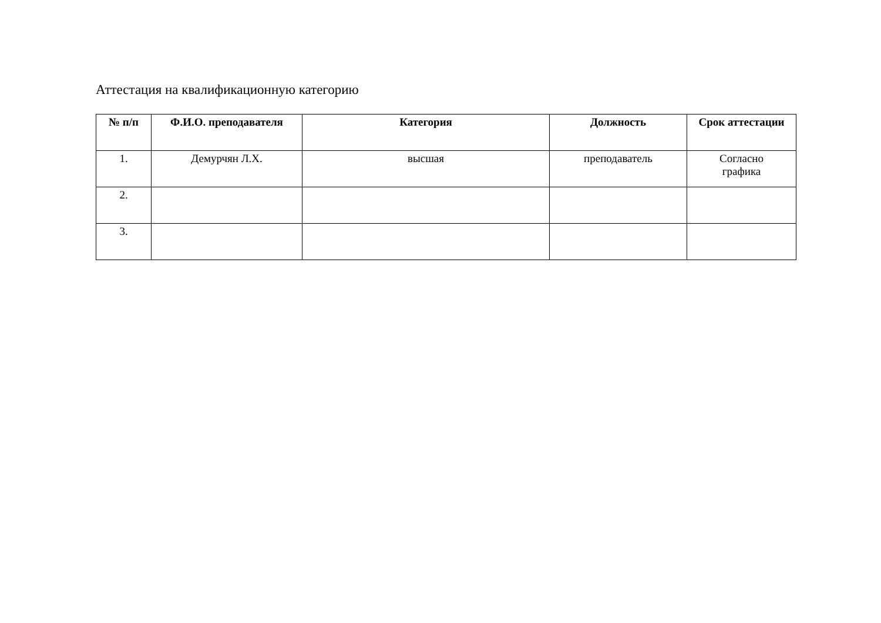Аттестация на квалификационную категорию
| № п/п | Ф.И.О. преподавателя | Категория | Должность | Срок аттестации |
| --- | --- | --- | --- | --- |
| 1. | Демурчян Л.Х. | высшая | преподаватель | Согласно графика |
| 2. | | | | |
| 3. | | | | |